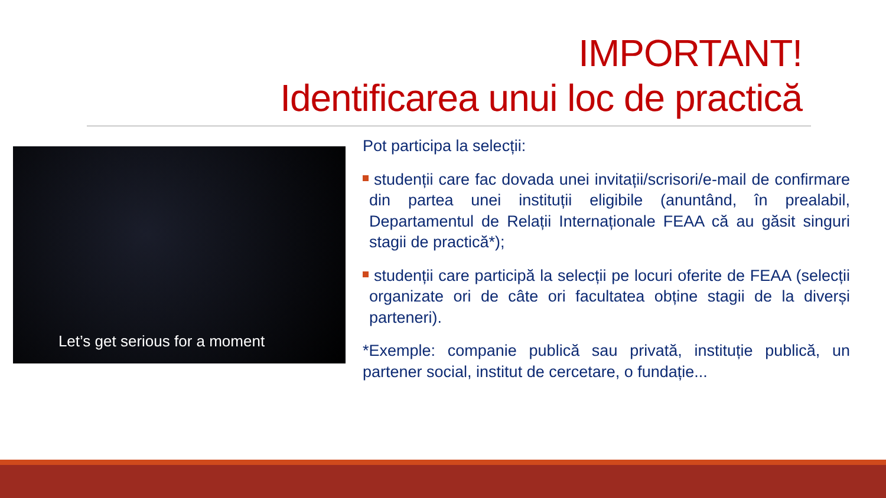IMPORTANT!
Identificarea unui loc de practică
Let’s get serious for a moment
Pot participa la selecții:
studenții care fac dovada unei invitații/scrisori/e-mail de confirmare din partea unei instituții eligibile (anuntând, în prealabil, Departamentul de Relații Internaționale FEAA că au găsit singuri stagii de practică*);
studenții care participă la selecții pe locuri oferite de FEAA (selecții organizate ori de câte ori facultatea obține stagii de la diverși parteneri).
*Exemple: companie publică sau privată, instituție publică, un partener social, institut de cercetare, o fundație...